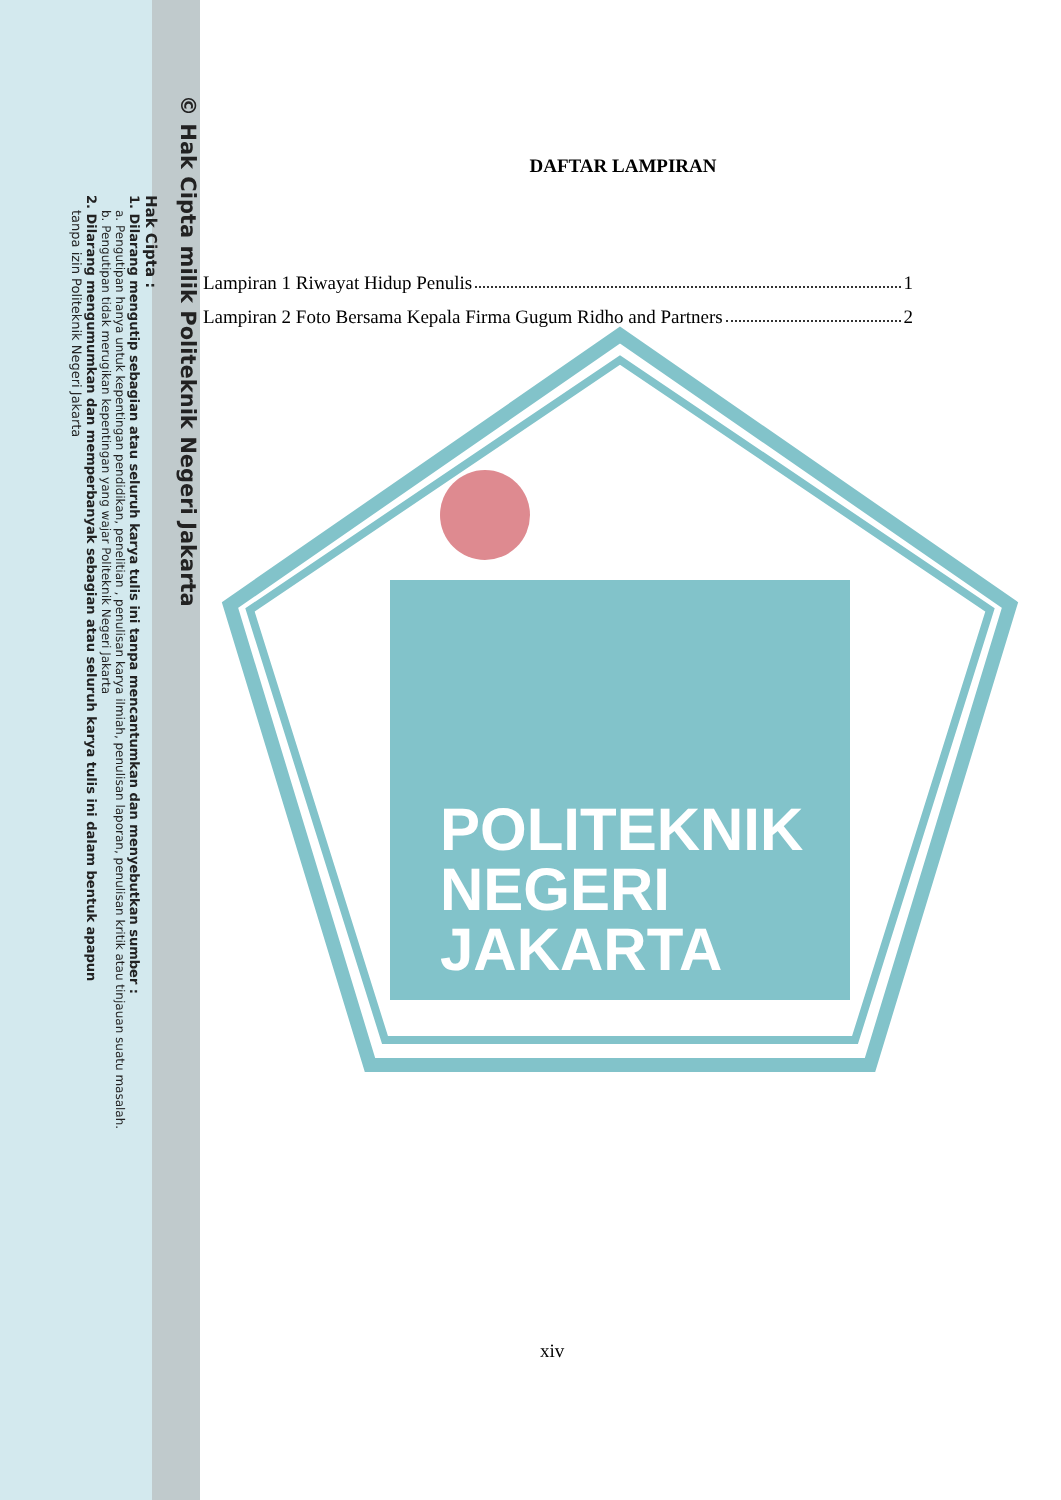POLITEKNIK
NEGERI
JAKARTA
© Hak Cipta milik Politeknik Negeri Jakarta
Hak Cipta :
1. Dilarang mengutip sebagian atau seluruh karya tulis ini tanpa mencantumkan dan menyebutkan sumber :
a. Pengutipan hanya untuk kepentingan pendidikan, penelitian , penulisan karya ilmiah, penulisan laporan, penulisan kritik atau tinjauan suatu masalah.
b. Pengutipan tidak merugikan kepentingan yang wajar Politeknik Negeri Jakarta
2. Dilarang mengumumkan dan memperbanyak sebagian atau seluruh karya tulis ini dalam bentuk apapun
tanpa izin Politeknik Negeri Jakarta
DAFTAR LAMPIRAN
Lampiran 1 Riwayat Hidup Penulis 1
Lampiran 2 Foto Bersama Kepala Firma Gugum Ridho and Partners 2
xiv